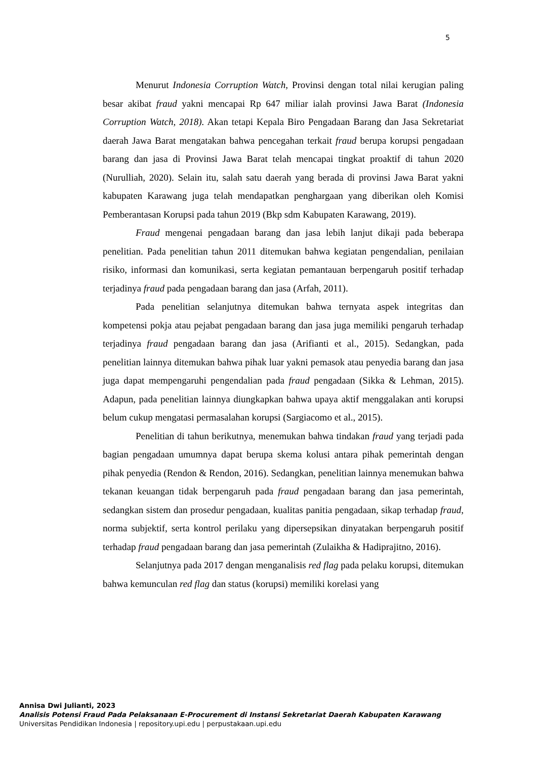5
Menurut Indonesia Corruption Watch, Provinsi dengan total nilai kerugian paling besar akibat fraud yakni mencapai Rp 647 miliar ialah provinsi Jawa Barat (Indonesia Corruption Watch, 2018). Akan tetapi Kepala Biro Pengadaan Barang dan Jasa Sekretariat daerah Jawa Barat mengatakan bahwa pencegahan terkait fraud berupa korupsi pengadaan barang dan jasa di Provinsi Jawa Barat telah mencapai tingkat proaktif di tahun 2020 (Nurulliah, 2020). Selain itu, salah satu daerah yang berada di provinsi Jawa Barat yakni kabupaten Karawang juga telah mendapatkan penghargaan yang diberikan oleh Komisi Pemberantasan Korupsi pada tahun 2019 (Bkp sdm Kabupaten Karawang, 2019).
Fraud mengenai pengadaan barang dan jasa lebih lanjut dikaji pada beberapa penelitian. Pada penelitian tahun 2011 ditemukan bahwa kegiatan pengendalian, penilaian risiko, informasi dan komunikasi, serta kegiatan pemantauan berpengaruh positif terhadap terjadinya fraud pada pengadaan barang dan jasa (Arfah, 2011).
Pada penelitian selanjutnya ditemukan bahwa ternyata aspek integritas dan kompetensi pokja atau pejabat pengadaan barang dan jasa juga memiliki pengaruh terhadap terjadinya fraud pengadaan barang dan jasa (Arifianti et al., 2015). Sedangkan, pada penelitian lainnya ditemukan bahwa pihak luar yakni pemasok atau penyedia barang dan jasa juga dapat mempengaruhi pengendalian pada fraud pengadaan (Sikka & Lehman, 2015). Adapun, pada penelitian lainnya diungkapkan bahwa upaya aktif menggalakan anti korupsi belum cukup mengatasi permasalahan korupsi (Sargiacomo et al., 2015).
Penelitian di tahun berikutnya, menemukan bahwa tindakan fraud yang terjadi pada bagian pengadaan umumnya dapat berupa skema kolusi antara pihak pemerintah dengan pihak penyedia (Rendon & Rendon, 2016). Sedangkan, penelitian lainnya menemukan bahwa tekanan keuangan tidak berpengaruh pada fraud pengadaan barang dan jasa pemerintah, sedangkan sistem dan prosedur pengadaan, kualitas panitia pengadaan, sikap terhadap fraud, norma subjektif, serta kontrol perilaku yang dipersepsikan dinyatakan berpengaruh positif terhadap fraud pengadaan barang dan jasa pemerintah (Zulaikha & Hadiprajitno, 2016).
Selanjutnya pada 2017 dengan menganalisis red flag pada pelaku korupsi, ditemukan bahwa kemunculan red flag dan status (korupsi) memiliki korelasi yang
Annisa Dwi Julianti, 2023
Analisis Potensi Fraud Pada Pelaksanaan E-Procurement di Instansi Sekretariat Daerah Kabupaten Karawang
Universitas Pendidikan Indonesia | repository.upi.edu | perpustakaan.upi.edu